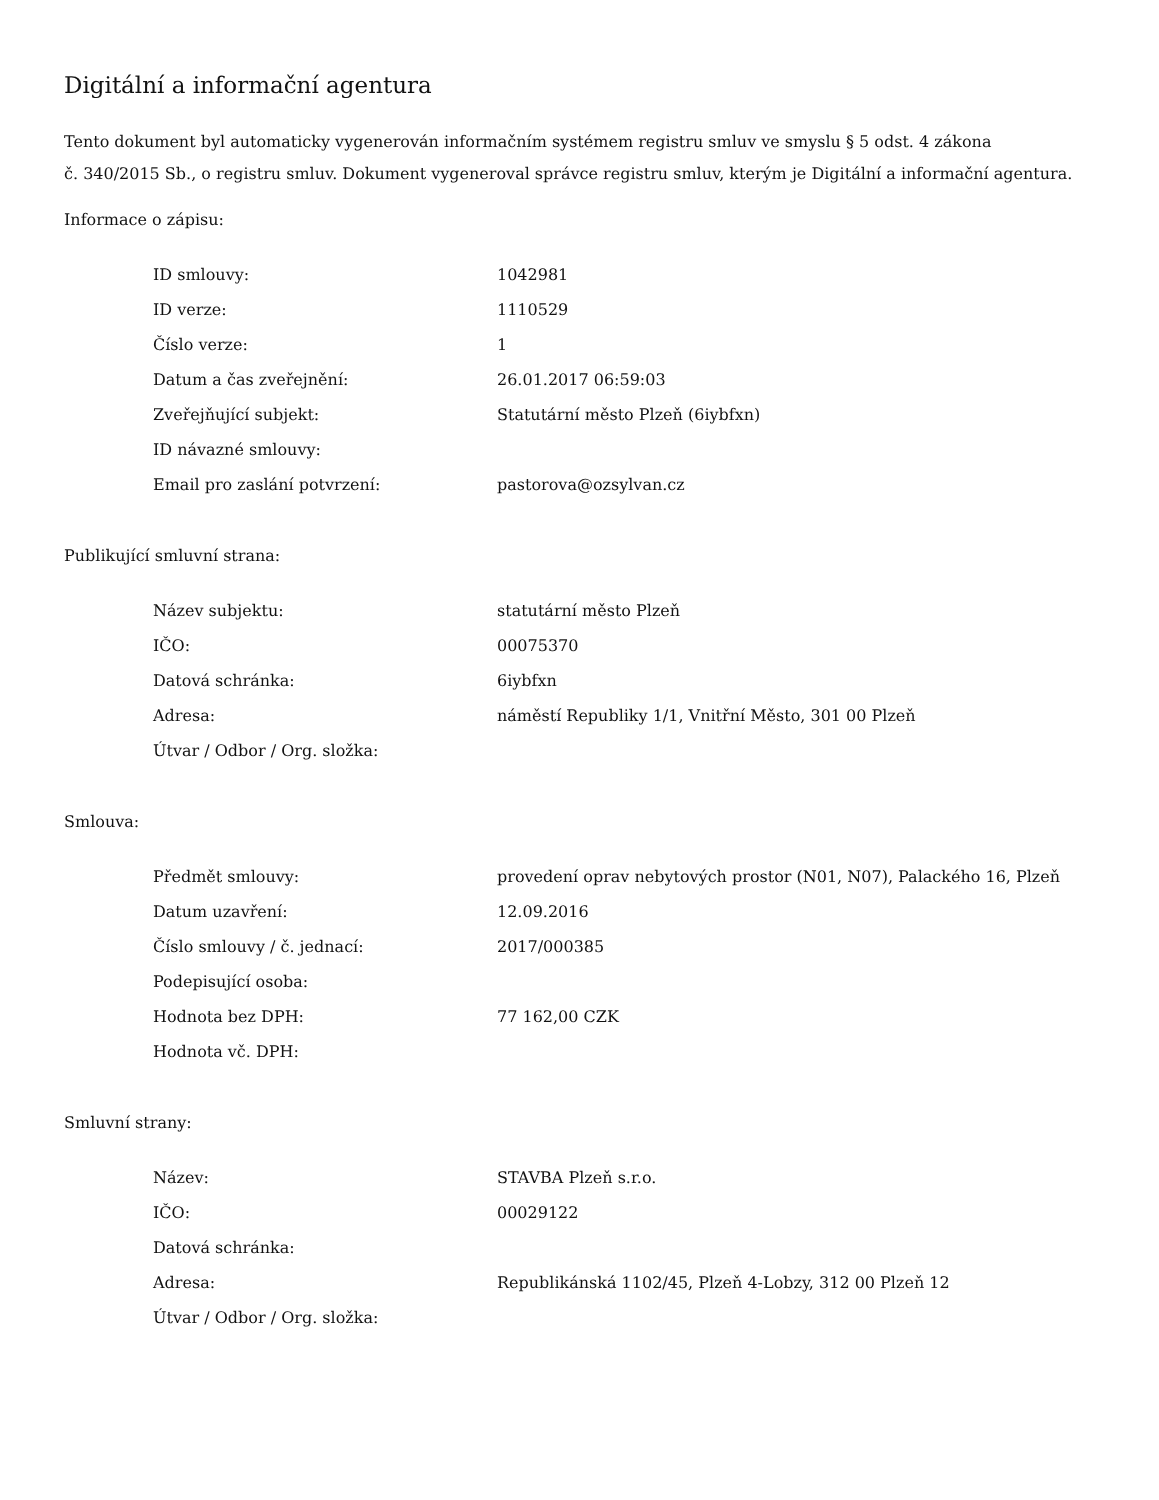Digitální a informační agentura
Tento dokument byl automaticky vygenerován informačním systémem registru smluv ve smyslu § 5 odst. 4 zákona
č. 340/2015 Sb., o registru smluv. Dokument vygeneroval správce registru smluv, kterým je Digitální a informační agentura.
Informace o zápisu:
| ID smlouvy: | 1042981 |
| ID verze: | 1110529 |
| Číslo verze: | 1 |
| Datum a čas zveřejnění: | 26.01.2017 06:59:03 |
| Zveřejňující subjekt: | Statutární město Plzeň (6iybfxn) |
| ID návazné smlouvy: | |
| Email pro zaslání potvrzení: | pastorova@ozsylvan.cz |
Publikující smluvní strana:
| Název subjektu: | statutární město Plzeň |
| IČO: | 00075370 |
| Datová schránka: | 6iybfxn |
| Adresa: | náměstí Republiky 1/1, Vnitřní Město, 301 00 Plzeň |
| Útvar / Odbor / Org. složka: | |
Smlouva:
| Předmět smlouvy: | provedení oprav nebytových prostor (N01, N07), Palackého 16, Plzeň |
| Datum uzavření: | 12.09.2016 |
| Číslo smlouvy / č. jednací: | 2017/000385 |
| Podepisující osoba: | |
| Hodnota bez DPH: | 77 162,00 CZK |
| Hodnota vč. DPH: | |
Smluvní strany:
| Název: | STAVBA Plzeň s.r.o. |
| IČO: | 00029122 |
| Datová schránka: | |
| Adresa: | Republikánská 1102/45, Plzeň 4-Lobzy, 312 00 Plzeň 12 |
| Útvar / Odbor / Org. složka: | |